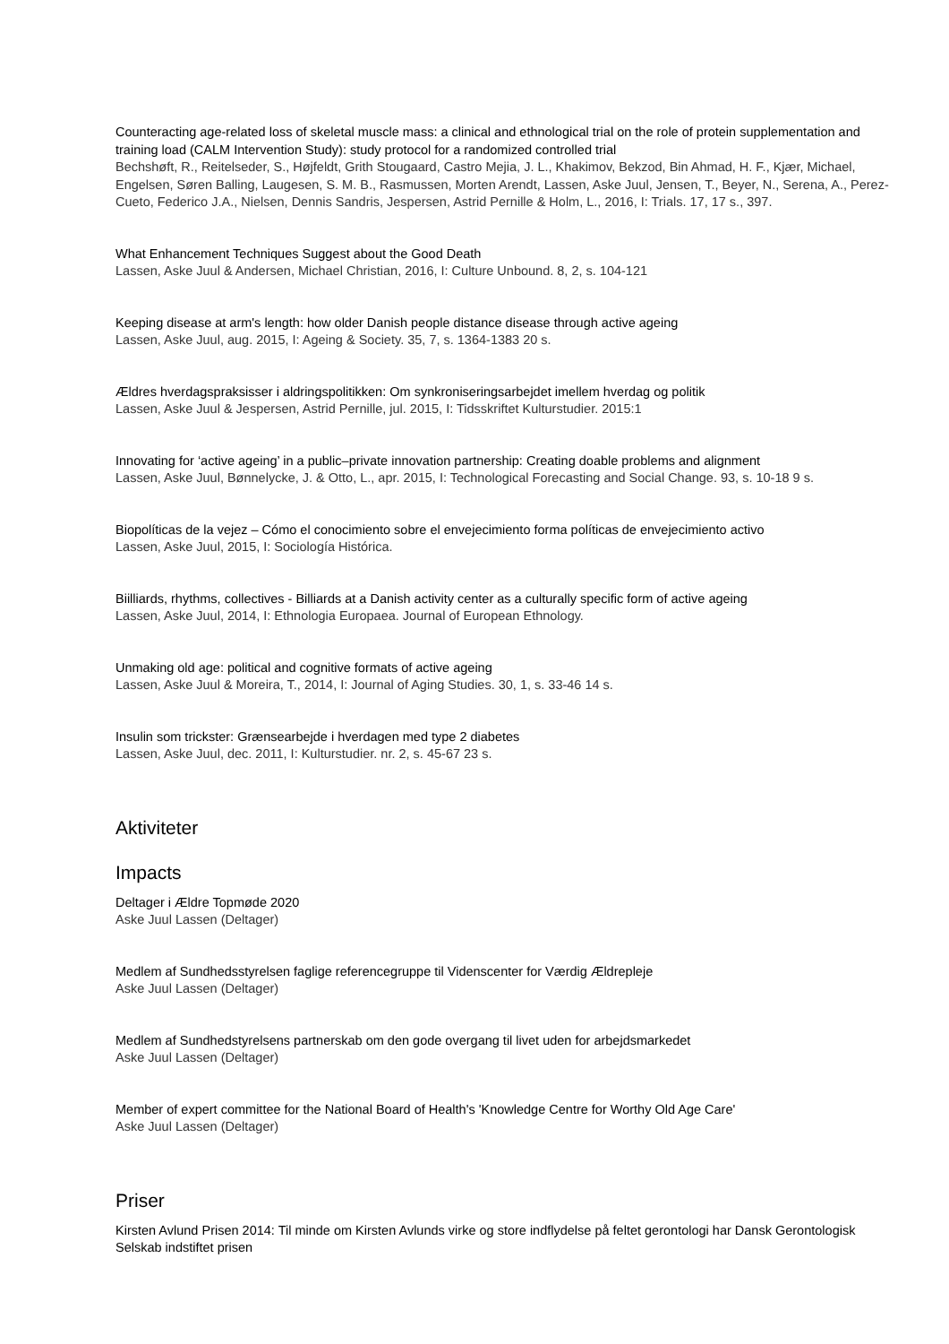Counteracting age-related loss of skeletal muscle mass: a clinical and ethnological trial on the role of protein supplementation and training load (CALM Intervention Study): study protocol for a randomized controlled trial
Bechshøft, R., Reitelseder, S., Højfeldt, Grith Stougaard, Castro Mejia, J. L., Khakimov, Bekzod, Bin Ahmad, H. F., Kjær, Michael, Engelsen, Søren Balling, Laugesen, S. M. B., Rasmussen, Morten Arendt, Lassen, Aske Juul, Jensen, T., Beyer, N., Serena, A., Perez-Cueto, Federico J.A., Nielsen, Dennis Sandris, Jespersen, Astrid Pernille & Holm, L., 2016, I: Trials. 17, 17 s., 397.
What Enhancement Techniques Suggest about the Good Death
Lassen, Aske Juul & Andersen, Michael Christian, 2016, I: Culture Unbound. 8, 2, s. 104-121
Keeping disease at arm's length: how older Danish people distance disease through active ageing
Lassen, Aske Juul, aug. 2015, I: Ageing & Society. 35, 7, s. 1364-1383 20 s.
Ældres hverdagspraksisser i aldringspolitikken: Om synkroniseringsarbejdet imellem hverdag og politik
Lassen, Aske Juul & Jespersen, Astrid Pernille, jul. 2015, I: Tidsskriftet Kulturstudier. 2015:1
Innovating for ‘active ageing’ in a public–private innovation partnership: Creating doable problems and alignment
Lassen, Aske Juul, Bønnelycke, J. & Otto, L., apr. 2015, I: Technological Forecasting and Social Change. 93, s. 10-18 9 s.
Biopolíticas de la vejez – Cómo el conocimiento sobre el envejecimiento forma políticas de envejecimiento activo
Lassen, Aske Juul, 2015, I: Sociología Histórica.
Biilliards, rhythms, collectives - Billiards at a Danish activity center as a culturally specific form of active ageing
Lassen, Aske Juul, 2014, I: Ethnologia Europaea. Journal of European Ethnology.
Unmaking old age: political and cognitive formats of active ageing
Lassen, Aske Juul & Moreira, T., 2014, I: Journal of Aging Studies. 30, 1, s. 33-46 14 s.
Insulin som trickster: Grænsearbejde i hverdagen med type 2 diabetes
Lassen, Aske Juul, dec. 2011, I: Kulturstudier. nr. 2, s. 45-67 23 s.
Aktiviteter
Impacts
Deltager i Ældre Topmøde 2020
Aske Juul Lassen (Deltager)
Medlem af Sundhedsstyrelsen faglige referencegruppe til Videnscenter for Værdig Ældrepleje
Aske Juul Lassen (Deltager)
Medlem af Sundhedstyrelsens partnerskab om den gode overgang til livet uden for arbejdsmarkedet
Aske Juul Lassen (Deltager)
Member of expert committee for the National Board of Health's 'Knowledge Centre for Worthy Old Age Care'
Aske Juul Lassen (Deltager)
Priser
Kirsten Avlund Prisen 2014: Til minde om Kirsten Avlunds virke og store indflydelse på feltet gerontologi har Dansk Gerontologisk Selskab indstiftet prisen